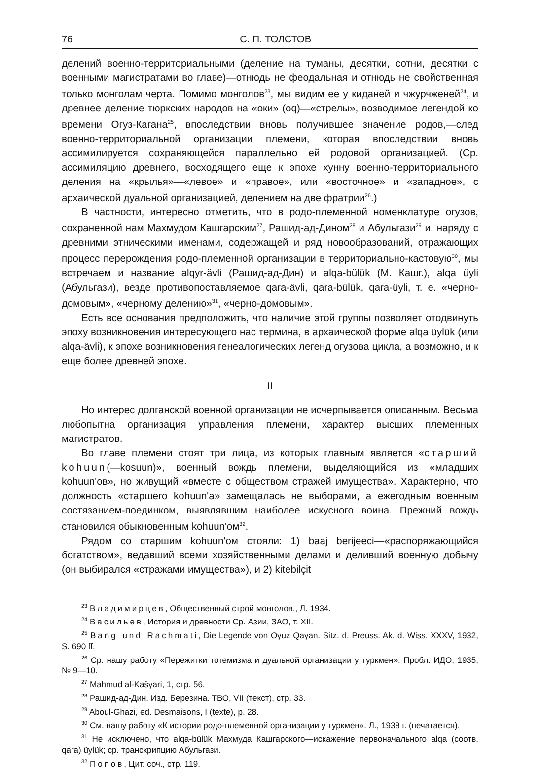76 С. П. ТОЛСТОВ
делений военно-территориальными (деление на туманы, десятки, сотни, десятки с военными магистратами во главе)—отнюдь не феодальная и отнюдь не свойственная только монголам черта. Помимо монголов<sup>23</sup>, мы видим ее у киданей и чжурчженей<sup>24</sup>, и древнее деление тюркских народов на «оки» (oq)—«стрелы», возводимое легендой ко времени Огуз-Кагана<sup>25</sup>, впоследствии вновь получившее значение родов,—след военно-территориальной организации племени, которая впоследствии вновь ассимилируется сохраняющейся параллельно ей родовой организацией. (Ср. ассимиляцию древнего, восходящего еще к эпохе хунну военно-территориального деления на «крылья»—«левое» и «правое», или «восточное» и «западное», с архаической дуальной организацией, делением на две фратрии<sup>26</sup>.)
В частности, интересно отметить, что в родо-племенной номенклатуре огузов, сохраненной нам Махмудом Кашгарским<sup>27</sup>, Рашид-ад-Дином<sup>28</sup> и Абульгази<sup>29</sup> и, наряду с древними этническими именами, содержащей и ряд новообразований, отражающих процесс перерождения родо-племенной организации в территориально-кастовую<sup>30</sup>, мы встречаем и название alqyr-ävli (Рашид-ад-Дин) и alqa-bülük (М. Кашг.), alqa üyli (Абульгази), везде противопоставляемое qara-ävli, qara-bülük, qara-üyli, т. е. «черно-домовым», «черному делению»<sup>31</sup>, «черно-домовым».
Есть все основания предположить, что наличие этой группы позволяет отодвинуть эпоху возникновения интересующего нас термина, в архаической форме alqa üylük (или alqa-ävli), к эпохе возникновения генеалогических легенд огузова цикла, а возможно, и к еще более древней эпохе.
II
Но интерес долганской военной организации не исчерпывается описанным. Весьма любопытна организация управления племени, характер высших племенных магистратов.
Во главе племени стоят три лица, из которых главным является «старший kohuun(—kosuun)», военный вождь племени, выделяющийся из «младших kohuun'ов», но живущий «вместе с обществом стражей имущества». Характерно, что должность «старшего kohuun'a» замещалась не выборами, а ежегодным военным состязанием-поединком, выявлявшим наиболее искусного воина. Прежний вождь становился обыкновенным kohuun'ом<sup>32</sup>.
Рядом со старшим kohuun'ом стояли: 1) baaj berijeeci—«распоряжающийся богатством», ведавший всеми хозяйственными делами и деливший военную добычу (он выбирался «стражами имущества»), и 2) kitebilçit
<sup>23</sup> Владимирцев, Общественный строй монголов., Л. 1934.
<sup>24</sup> Васильев, История и древности Ср. Азии, ЗАО, т. XII.
<sup>25</sup> Bang und Rachmati, Die Legende von Oγuz Qaγan. Sitz. d. Preuss. Ak. d. Wiss. XXXV, 1932, S. 690 ff.
<sup>26</sup> Ср. нашу работу «Пережитки тотемизма и дуальной организации у туркмен». Пробл. ИДО, 1935, № 9—10.
<sup>27</sup> Mahmud al-Kašγari, 1, стр. 56.
<sup>28</sup> Рашид-ад-Дин. Изд. Березина. ТВО, VII (текст), стр. 33.
<sup>29</sup> Aboul-Ghazi, ed. Desmaisons, I (texte), p. 28.
<sup>30</sup> См. нашу работу «К истории родо-племенной организации у туркмен». Л., 1938 г. (печатается).
<sup>31</sup> Не исключено, что alqa-bülük Махмуда Кашгарского—искажение первоначального alqa (соотв. qara) üylük; ср. транскрипцию Абульгази.
<sup>32</sup> Попов, Цит. соч., стр. 119.